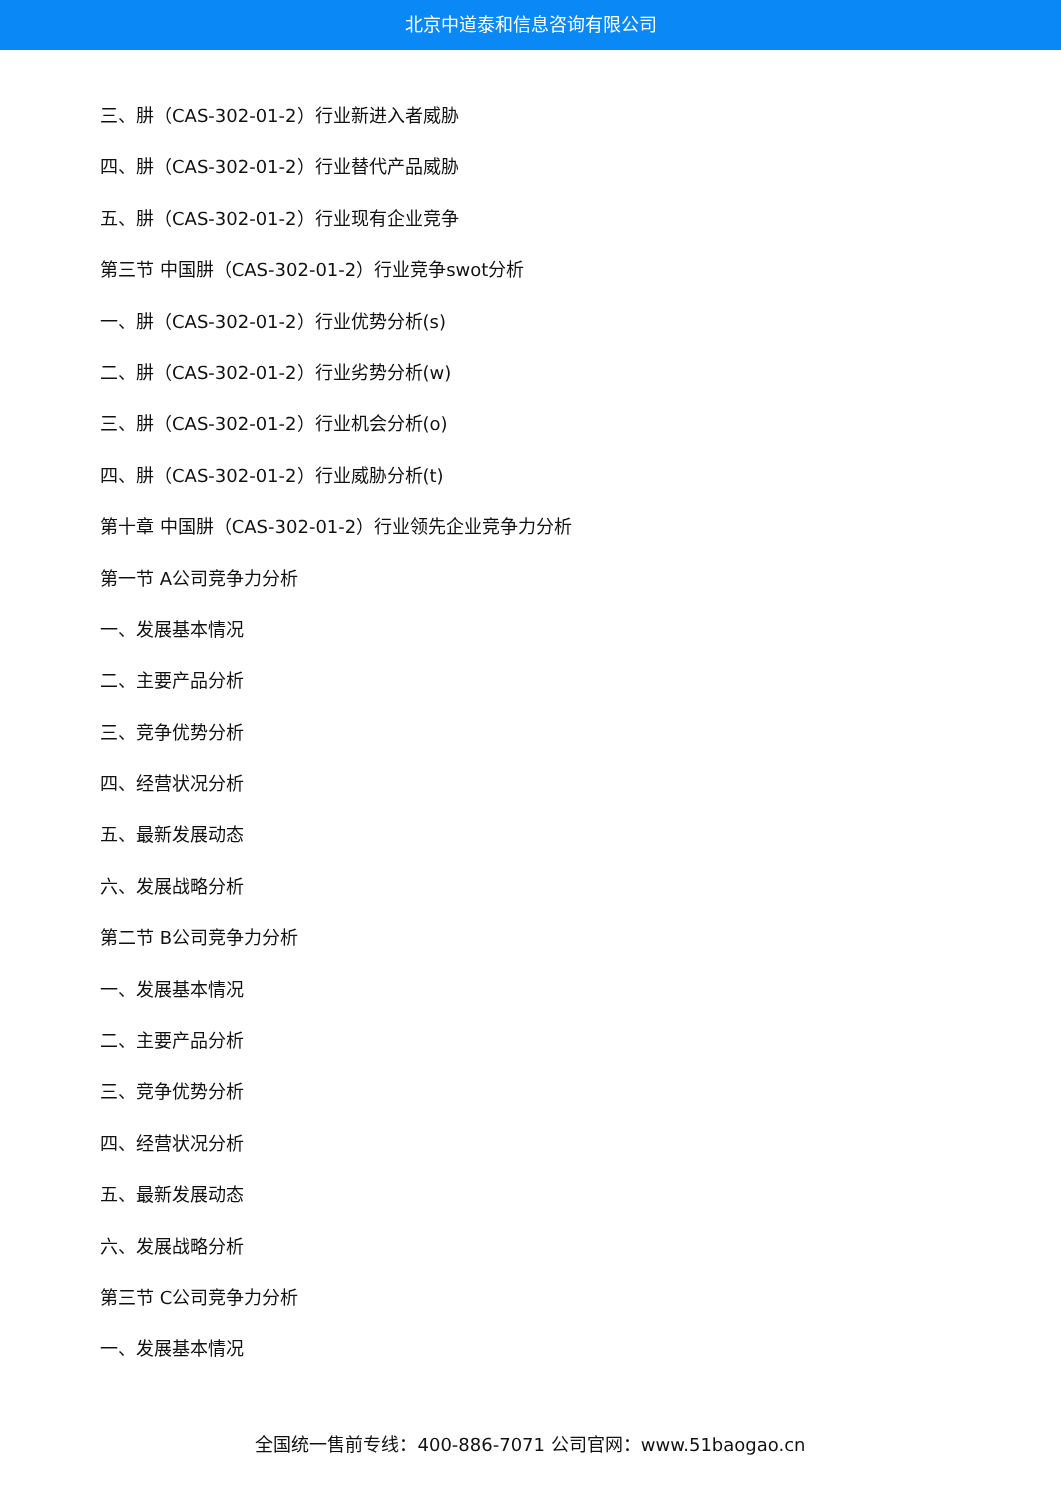北京中道泰和信息咨询有限公司
三、肼（CAS-302-01-2）行业新进入者威胁
四、肼（CAS-302-01-2）行业替代产品威胁
五、肼（CAS-302-01-2）行业现有企业竞争
第三节 中国肼（CAS-302-01-2）行业竞争swot分析
一、肼（CAS-302-01-2）行业优势分析(s)
二、肼（CAS-302-01-2）行业劣势分析(w)
三、肼（CAS-302-01-2）行业机会分析(o)
四、肼（CAS-302-01-2）行业威胁分析(t)
第十章 中国肼（CAS-302-01-2）行业领先企业竞争力分析
第一节 A公司竞争力分析
一、发展基本情况
二、主要产品分析
三、竞争优势分析
四、经营状况分析
五、最新发展动态
六、发展战略分析
第二节 B公司竞争力分析
一、发展基本情况
二、主要产品分析
三、竞争优势分析
四、经营状况分析
五、最新发展动态
六、发展战略分析
第三节 C公司竞争力分析
一、发展基本情况
全国统一售前专线：400-886-7071 公司官网：www.51baogao.cn